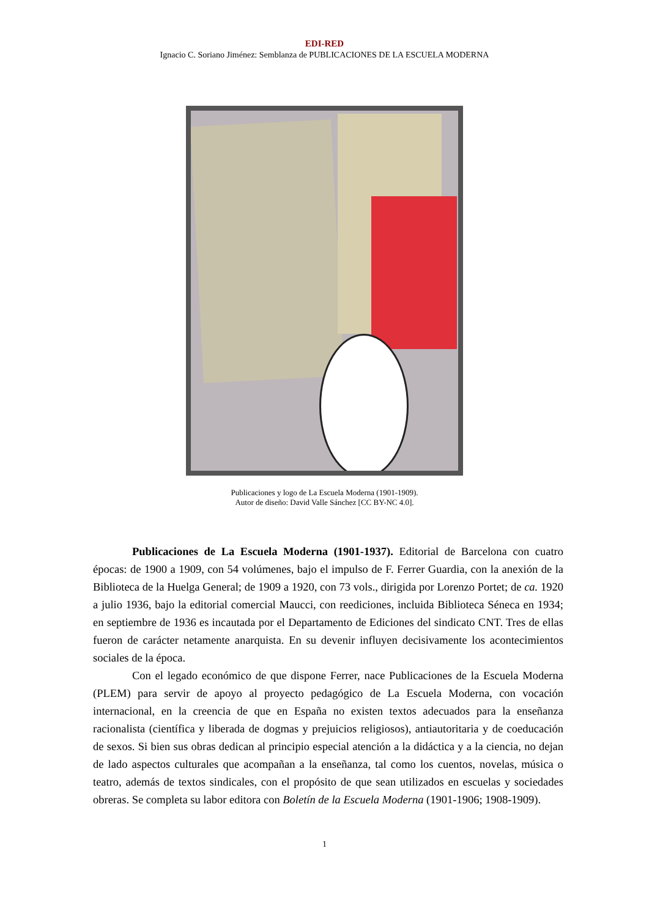EDI-RED
Ignacio C. Soriano Jiménez: Semblanza de PUBLICACIONES DE LA ESCUELA MODERNA
Publicaciones y logo de La Escuela Moderna (1901-1909).
Autor de diseño: David Valle Sánchez [CC BY-NC 4.0].
Publicaciones de La Escuela Moderna (1901-1937). Editorial de Barcelona con cuatro épocas: de 1900 a 1909, con 54 volúmenes, bajo el impulso de F. Ferrer Guardia, con la anexión de la Biblioteca de la Huelga General; de 1909 a 1920, con 73 vols., dirigida por Lorenzo Portet; de ca. 1920 a julio 1936, bajo la editorial comercial Maucci, con reediciones, incluida Biblioteca Séneca en 1934; en septiembre de 1936 es incautada por el Departamento de Ediciones del sindicato CNT. Tres de ellas fueron de carácter netamente anarquista. En su devenir influyen decisivamente los acontecimientos sociales de la época.
Con el legado económico de que dispone Ferrer, nace Publicaciones de la Escuela Moderna (PLEM) para servir de apoyo al proyecto pedagógico de La Escuela Moderna, con vocación internacional, en la creencia de que en España no existen textos adecuados para la enseñanza racionalista (científica y liberada de dogmas y prejuicios religiosos), antiautoritaria y de coeducación de sexos. Si bien sus obras dedican al principio especial atención a la didáctica y a la ciencia, no dejan de lado aspectos culturales que acompañan a la enseñanza, tal como los cuentos, novelas, música o teatro, además de textos sindicales, con el propósito de que sean utilizados en escuelas y sociedades obreras. Se completa su labor editora con Boletín de la Escuela Moderna (1901-1906; 1908-1909).
1